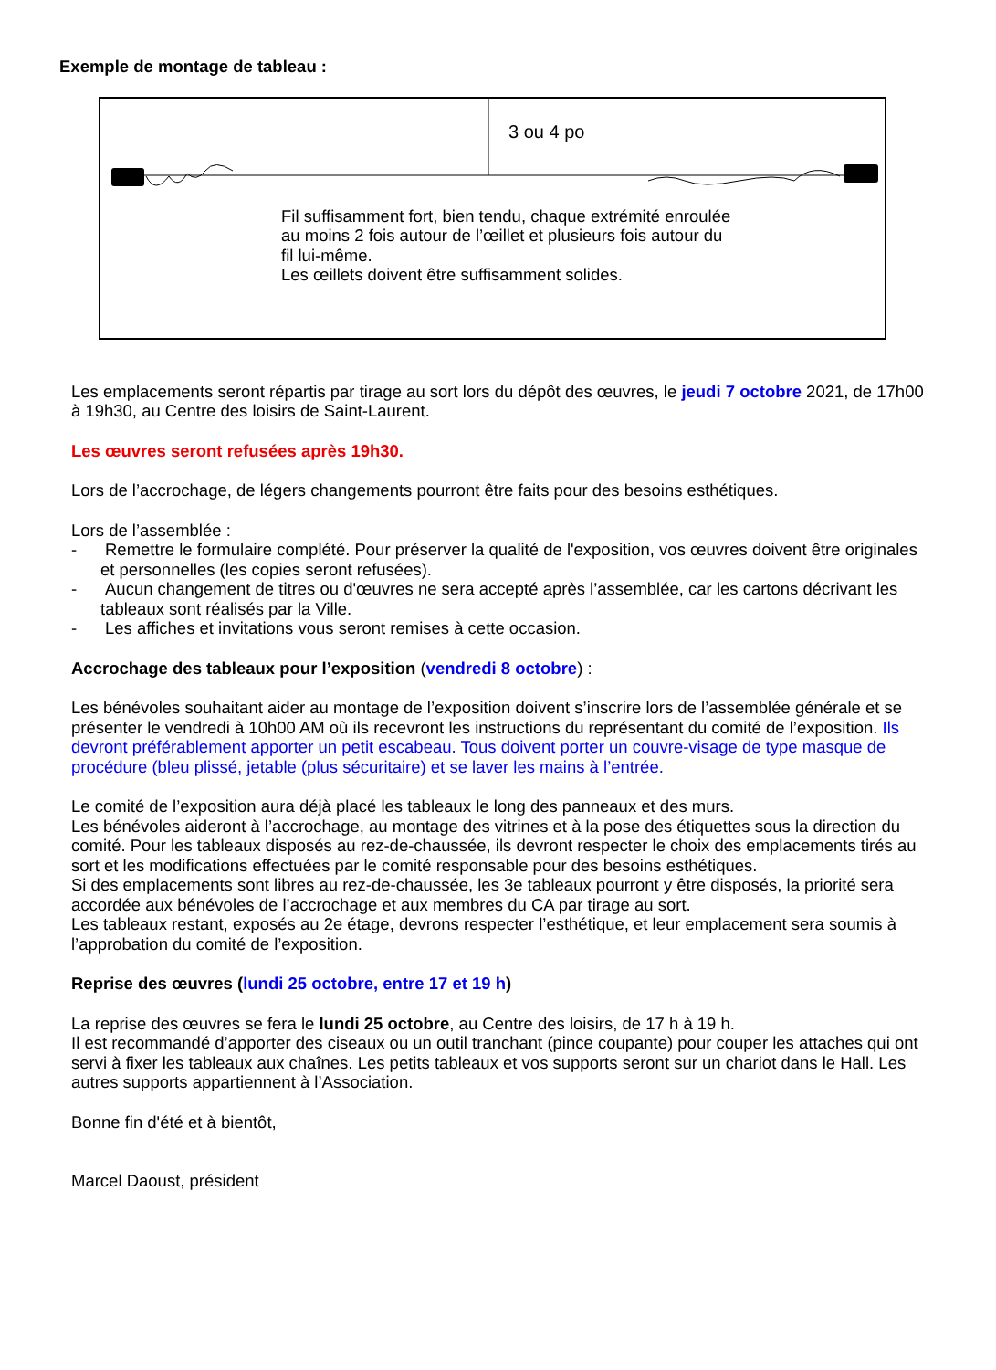Exemple de montage de tableau :
3 ou 4 po
Fil suffisamment fort, bien tendu, chaque extrémité enroulée au moins 2 fois autour de l’œillet et plusieurs fois autour du fil lui-même.
Les œillets doivent être suffisamment solides.
Les emplacements seront répartis par tirage au sort lors du dépôt des œuvres, le jeudi 7 octobre 2021, de 17h00 à 19h30, au Centre des loisirs de Saint-Laurent.
Les œuvres seront refusées après 19h30.
Lors de l’accrochage, de légers changements pourront être faits pour des besoins esthétiques.
Lors de l’assemblée :
- Remettre le formulaire complété. Pour préserver la qualité de l'exposition, vos œuvres doivent être originales et personnelles (les copies seront refusées).
- Aucun changement de titres ou d'œuvres ne sera accepté après l’assemblée, car les cartons décrivant les tableaux sont réalisés par la Ville.
- Les affiches et invitations vous seront remises à cette occasion.
Accrochage des tableaux pour l’exposition (vendredi 8 octobre) :
Les bénévoles souhaitant aider au montage de l’exposition doivent s’inscrire lors de l’assemblée générale et se présenter le vendredi à 10h00 AM où ils recevront les instructions du représentant du comité de l’exposition. Ils devront préférablement apporter un petit escabeau. Tous doivent porter un couvre-visage de type masque de procédure (bleu plissé, jetable (plus sécuritaire) et se laver les mains à l’entrée.
Le comité de l’exposition aura déjà placé les tableaux le long des panneaux et des murs.
Les bénévoles aideront à l’accrochage, au montage des vitrines et à la pose des étiquettes sous la direction du comité. Pour les tableaux disposés au rez-de-chaussée, ils devront respecter le choix des emplacements tirés au sort et les modifications effectuées par le comité responsable pour des besoins esthétiques.
Si des emplacements sont libres au rez-de-chaussée, les 3e tableaux pourront y être disposés, la priorité sera accordée aux bénévoles de l’accrochage et aux membres du CA par tirage au sort.
Les tableaux restant, exposés au 2e étage, devrons respecter l’esthétique, et leur emplacement sera soumis à l’approbation du comité de l’exposition.
Reprise des œuvres (lundi 25 octobre, entre 17 et 19 h)
La reprise des œuvres se fera le lundi 25 octobre, au Centre des loisirs, de 17 h à 19 h.
Il est recommandé d’apporter des ciseaux ou un outil tranchant (pince coupante) pour couper les attaches qui ont servi à fixer les tableaux aux chaînes. Les petits tableaux et vos supports seront sur un chariot dans le Hall. Les autres supports appartiennent à l’Association.
Bonne fin d'été et à bientôt,
Marcel Daoust, président